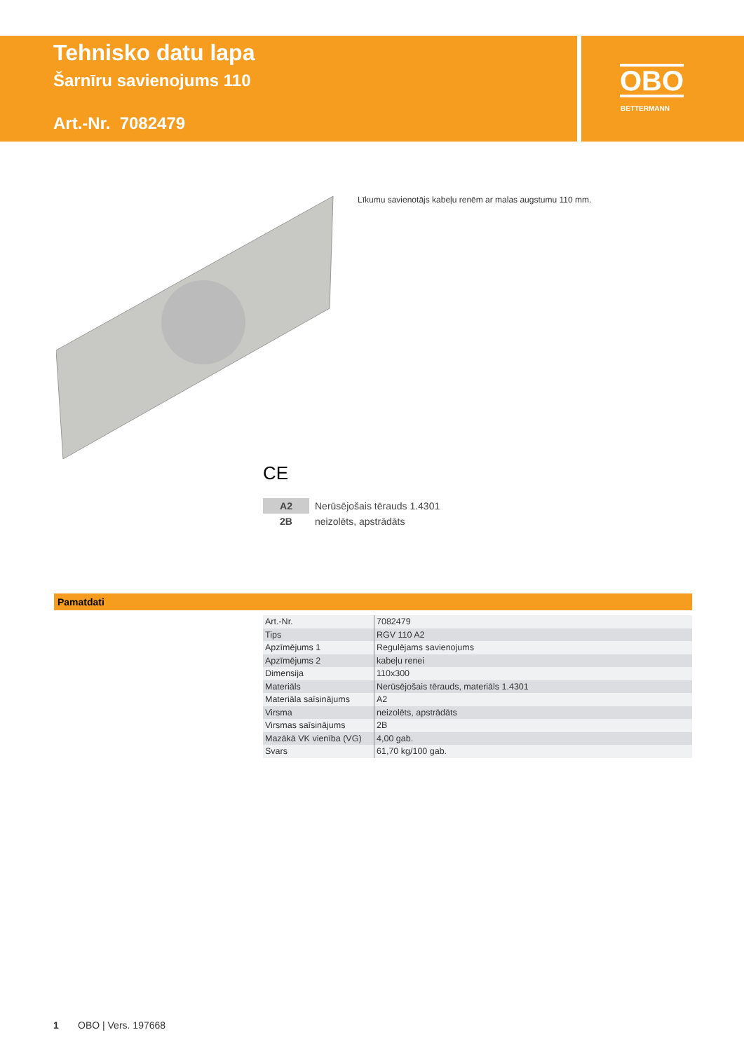Tehnisko datu lapa
Šarnīru savienojums 110
Art.-Nr. 7082479
OBO
BETTERMANN
Līkumu savienotājs kabeļu renēm ar malas augstumu 110 mm.
CE
| A2 | Nerūsējošais tērauds 1.4301 |
| 2B | neizolēts, apstrādāts |
Pamatdati
| Art.-Nr. | 7082479 |
| Tips | RGV 110 A2 |
| Apzīmējums 1 | Regulējams savienojums |
| Apzīmējums 2 | kabeļu renei |
| Dimensija | 110x300 |
| Materiāls | Nerūsējošais tērauds, materiāls 1.4301 |
| Materiāla saīsinājums | A2 |
| Virsma | neizolēts, apstrādāts |
| Virsmas saīsinājums | 2B |
| Mazākā VK vienība (VG) | 4,00 gab. |
| Svars | 61,70 kg/100 gab. |
1 OBO | Vers. 197668